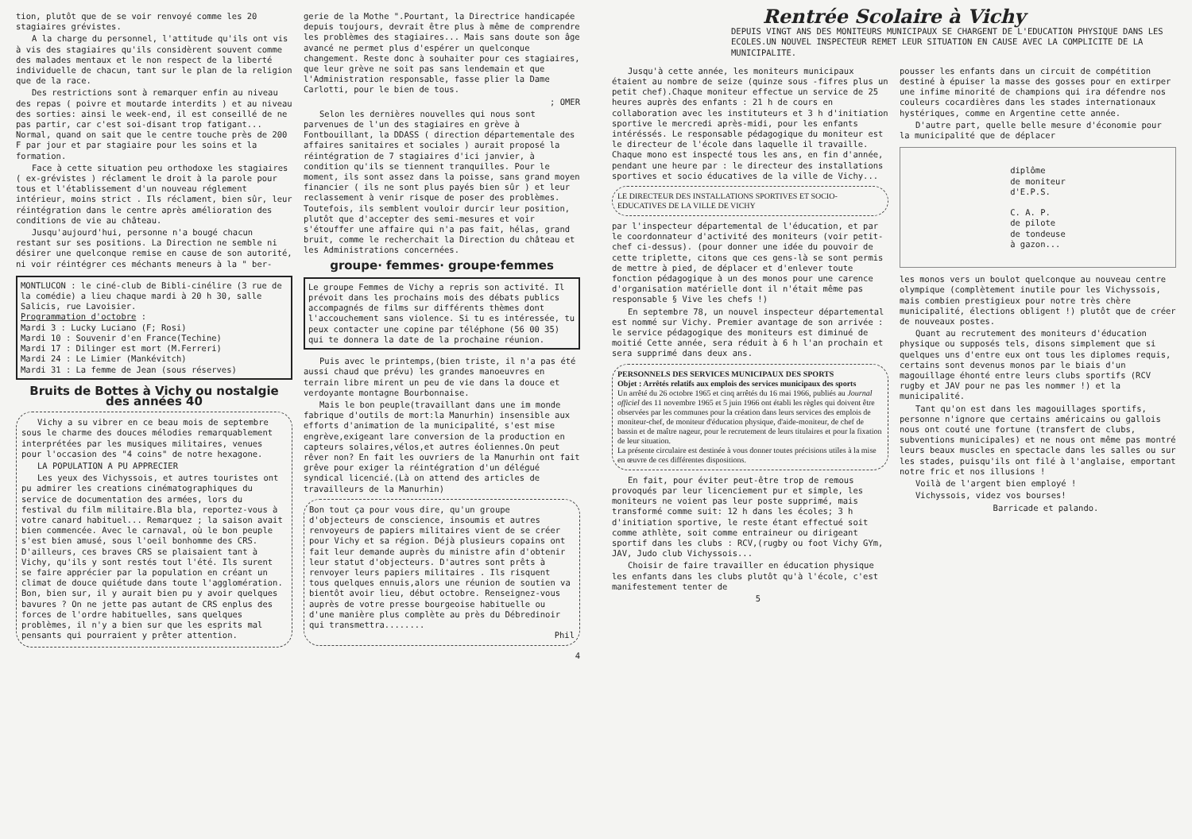tion, plutôt que de se voir renvoyé comme les 20 stagiaires grévistes.
A la charge du personnel, l'attitude qu'ils ont vis à vis des stagiaires qu'ils considèrent souvent comme des malades mentaux et le non respect de la liberté individuelle de chacun, tant sur le plan de la religion que de la race.
Des restrictions sont à remarquer enfin au niveau des repas ( poivre et moutarde interdits ) et au niveau des sorties: ainsi le week-end, il est conseillé de ne pas partir, car c'est soi-disant trop fatigant... Normal, quand on sait que le centre touche près de 200 F par jour et par stagiaire pour les soins et la formation.
Face à cette situation peu orthodoxe les stagiaires ( ex-grévistes ) réclament le droit à la parole pour tous et l'établissement d'un nouveau réglement intérieur, moins strict . Ils réclament, bien sûr, leur réintégration dans le centre après amélioration des conditions de vie au château.
Jusqu'aujourd'hui, personne n'a bougé chacun restant sur ses positions. La Direction ne semble ni désirer une quelconque remise en cause de son autorité, ni voir réintégrer ces méchants meneurs à la " ber-
MONTLUCON : le ciné-club de Bibli-cinélire (3 rue de la comédie) a lieu chaque mardi à 20 h 30, salle Salicis, rue Lavoisier.
Programmation d'octobre :
Mardi 3 : Lucky Luciano (F; Rosi)
Mardi 10 : Souvenir d'en France(Techine)
Mardi 17 : Dilinger est mort (M.Ferreri)
Mardi 24 : Le Limier (Mankévitch)
Mardi 31 : La femme de Jean (sous réserves)
Bruits de Bottes à Vichy ou nostalgie des années 40
Vichy a su vibrer en ce beau mois de septembre sous le charme des douces mélodies remarquablement interprétées par les musiques militaires, venues pour l'occasion des "4 coins" de notre hexagone.
LA POPULATION A PU APPRECIER
Les yeux des Vichyssois, et autres touristes ont pu admirer les creations cinématographiques du service de documentation des armées, lors du festival du film militaire.Bla bla, reportez-vous à votre canard habituel... Remarquez ; la saison avait bien commencée. Avec le carnaval, où le bon peuple s'est bien amusé, sous l'oeil bonhomme des CRS. D'ailleurs, ces braves CRS se plaisaient tant à Vichy, qu'ils y sont restés tout l'été. Ils surent se faire apprécier par la population en créant un climat de douce quiétude dans toute l'agglomération. Bon, bien sur, il y aurait bien pu y avoir quelques bavures ? On ne jette pas autant de CRS enplus des forces de l'ordre habituelles, sans quelques problèmes, il n'y a bien sur que les esprits mal pensants qui pourraient y prêter attention.
gerie de la Mothe ".Pourtant, la Directrice handicapée depuis toujours, devrait être plus à même de comprendre les problèmes des stagiaires... Mais sans doute son âge avancé ne permet plus d'espérer un quelconque changement. Reste donc à souhaiter pour ces stagiaires, que leur grève ne soit pas sans lendemain et que l'Administration responsable, fasse plier la Dame Carlotti, pour le bien de tous.
; OMER
Selon les dernières nouvelles qui nous sont parvenues de l'un des stagiaires en grève à Fontbouillant, la DDASS ( direction départementale des affaires sanitaires et sociales ) aurait proposé la réintégration de 7 stagiaires d'ici janvier, à condition qu'ils se tiennent tranquilles. Pour le moment, ils sont assez dans la poisse, sans grand moyen financier ( ils ne sont plus payés bien sûr ) et leur reclassement à venir risque de poser des problèmes. Toutefois, ils semblent vouloir durcir leur position, plutôt que d'accepter des semi-mesures et voir s'étouffer une affaire qui n'a pas fait, hélas, grand bruit, comme le recherchait la Direction du château et les Administrations concernées.
groupe· femmes· groupe·femmes
Le groupe Femmes de Vichy a repris son activité. Il prévoit dans les prochains mois des débats publics accompagnés de films sur différents thèmes dont l'accouchement sans violence. Si tu es intéressée, tu peux contacter une copine par téléphone (56 00 35) qui te donnera la date de la prochaine réunion.
Puis avec le printemps,(bien triste, il n'a pas été aussi chaud que prévu) les grandes manoeuvres en terrain libre mirent un peu de vie dans la douce et verdoyante montagne Bourbonnaise.
Mais le bon peuple(travaillant dans une im monde fabrique d'outils de mort:la Manurhin) insensible aux efforts d'animation de la municipalité, s'est mise engrève,exigeant lare conversion de la production en capteurs solaires,vélos,et autres éoliennes.On peut rêver non? En fait les ouvriers de la Manurhin ont fait grêve pour exiger la réintégration d'un délégué syndical licencié.(Là on attend des articles de travailleurs de la Manurhin)
Bon tout ça pour vous dire, qu'un groupe d'objecteurs de conscience, insoumis et autres renvoyeurs de papiers militaires vient de se créer pour Vichy et sa région. Déjà plusieurs copains ont fait leur demande auprès du ministre afin d'obtenir leur statut d'objecteurs. D'autres sont prêts à renvoyer leurs papiers militaires . Ils risquent tous quelques ennuis,alors une réunion de soutien va bientôt avoir lieu, début octobre. Renseignez-vous auprès de votre presse bourgeoise habituelle ou d'une manière plus complète au près du Débredinoir qui transmettra........
Phil
4
Rentrée Scolaire à Vichy
DEPUIS VINGT ANS DES MONITEURS MUNICIPAUX SE CHARGENT DE L'EDUCATION PHYSIQUE DANS LES ECOLES.UN NOUVEL INSPECTEUR REMET LEUR SITUATION EN CAUSE AVEC LA COMPLICITE DE LA MUNICIPALITE.
Jusqu'à cette année, les moniteurs municipaux étaient au nombre de seize (quinze sous -fifres plus un petit chef).Chaque moniteur effectue un service de 25 heures auprès des enfants : 21 h de cours en collaboration avec les instituteurs et 3 h d'initiation sportive le mercredi après-midi, pour les enfants intéréssés. Le responsable pédagogique du moniteur est le directeur de l'école dans laquelle il travaille. Chaque mono est inspecté tous les ans, en fin d'année, pendant une heure par : le directeur des installations sportives et socio éducatives de la ville de Vichy...
LE DIRECTEUR DES INSTALLATIONS SPORTIVES ET SOCIO-EDUCATIVES DE LA VILLE DE VICHY
par l'inspecteur départemental de l'éducation, et par le coordonnateur d'activité des moniteurs (voir petit-chef ci-dessus). (pour donner une idée du pouvoir de cette triplette, citons que ces gens-là se sont permis de mettre à pied, de déplacer et d'enlever toute fonction pédagogique à un des monos pour une carence d'organisation matérielle dont il n'était même pas responsable § Vive les chefs !)
En septembre 78, un nouvel inspecteur départemental est nommé sur Vichy. Premier avantage de son arrivée : le service pédagogique des moniteurs est diminué de moitié Cette année, sera réduit à 6 h l'an prochain et sera supprimé dans deux ans.
PERSONNELS DES SERVICES MUNICIPAUX DES SPORTS
Objet : Arrêtés relatifs aux emplois des services municipaux des sports
Un arrêté du 26 octobre 1965 et cinq arrêtés du 16 mai 1966, publiés au Journal officiel des 11 novembre 1965 et 5 juin 1966 ont établi les règles qui doivent être observées par les communes pour la création dans leurs services des emplois de moniteur-chef, de moniteur d'éducation physique, d'aide-moniteur, de chef de bassin et de maître nageur, pour le recrutement de leurs titulaires et pour la fixation de leur situation.
La présente circulaire est destinée à vous donner toutes précisions utiles à la mise en œuvre de ces différentes dispositions.
En fait, pour éviter peut-être trop de remous provoqués par leur licenciement pur et simple, les moniteurs ne voient pas leur poste supprimé, mais transformé comme suit: 12 h dans les écoles; 3 h d'initiation sportive, le reste étant effectué soit comme athlète, soit comme entraineur ou dirigeant sportif dans les clubs : RCV,(rugby ou foot Vichy GYm, JAV, Judo club Vichyssois...
Choisir de faire travailler en éducation physique les enfants dans les clubs plutôt qu'à l'école, c'est manifestement tenter de
5
pousser les enfants dans un circuit de compétition destiné à épuiser la masse des gosses pour en extirper une infime minorité de champions qui ira défendre nos couleurs cocardières dans les stades internationaux hystériques, comme en Argentine cette année.
D'autre part, quelle belle mesure d'économie pour la municipalité que de déplacer
diplôme
de moniteur
d'E.P.S.
C. A. P.
de pilote
de tondeuse
à gazon...
les monos vers un boulot quelconque au nouveau centre olympique (complètement inutile pour les Vichyssois, mais combien prestigieux pour notre très chère municipalité, élections obligent !) plutôt que de créer de nouveaux postes.
Quant au recrutement des moniteurs d'éducation physique ou supposés tels, disons simplement que si quelques uns d'entre eux ont tous les diplomes requis, certains sont devenus monos par le biais d'un magouillage éhonté entre leurs clubs sportifs (RCV rugby et JAV pour ne pas les nommer !) et la municipalité.
Tant qu'on est dans les magouillages sportifs, personne n'ignore que certains américains ou gallois nous ont couté une fortune (transfert de clubs, subventions municipales) et ne nous ont même pas montré leurs beaux muscles en spectacle dans les salles ou sur les stades, puisqu'ils ont filé à l'anglaise, emportant notre fric et nos illusions !
Voilà de l'argent bien employé !
Vichyssois, videz vos bourses!
Barricade et palando.